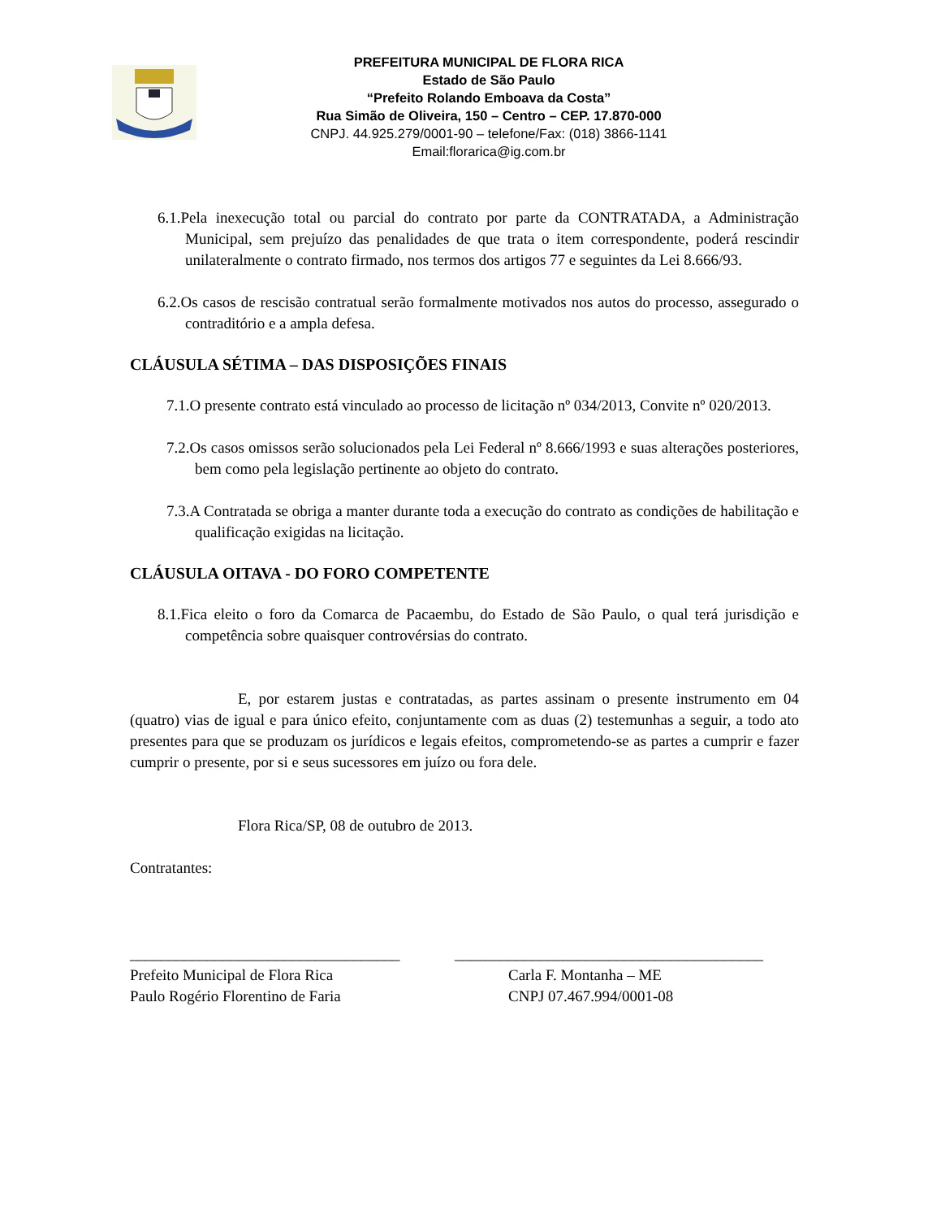PREFEITURA MUNICIPAL DE FLORA RICA
Estado de São Paulo
“Prefeito Rolando Emboava da Costa”
Rua Simão de Oliveira, 150 – Centro – CEP. 17.870-000
CNPJ. 44.925.279/0001-90 – telefone/Fax: (018) 3866-1141
Email:florarica@ig.com.br
6.1.Pela inexecução total ou parcial do contrato por parte da CONTRATADA, a Administração Municipal, sem prejuízo das penalidades de que trata o item correspondente, poderá rescindir unilateralmente o contrato firmado, nos termos dos artigos 77 e seguintes da Lei 8.666/93.
6.2.Os casos de rescisão contratual serão formalmente motivados nos autos do processo, assegurado o contraditório e a ampla defesa.
CLÁUSULA SÉTIMA – DAS DISPOSIÇÕES FINAIS
7.1.O presente contrato está vinculado ao processo de licitação nº 034/2013, Convite nº 020/2013.
7.2.Os casos omissos serão solucionados pela Lei Federal nº 8.666/1993 e suas alterações posteriores, bem como pela legislação pertinente ao objeto do contrato.
7.3.A Contratada se obriga a manter durante toda a execução do contrato as condições de habilitação e qualificação exigidas na licitação.
CLÁUSULA OITAVA - DO FORO COMPETENTE
8.1.Fica eleito o foro da Comarca de Pacaembu, do Estado de São Paulo, o qual terá jurisdição e competência sobre quaisquer controvérsias do contrato.
E, por estarem justas e contratadas, as partes assinam o presente instrumento em 04 (quatro) vias de igual e para único efeito, conjuntamente com as duas (2) testemunhas a seguir, a todo ato presentes para que se produzam os jurídicos e legais efeitos, comprometendo-se as partes a cumprir e fazer cumprir o presente, por si e seus sucessores em juízo ou fora dele.
Flora Rica/SP, 08 de outubro de 2013.
Contratantes:
___________________________________
Prefeito Municipal de Flora Rica
Paulo Rogério Florentino de Faria
________________________________________
Carla F. Montanha – ME
CNPJ 07.467.994/0001-08